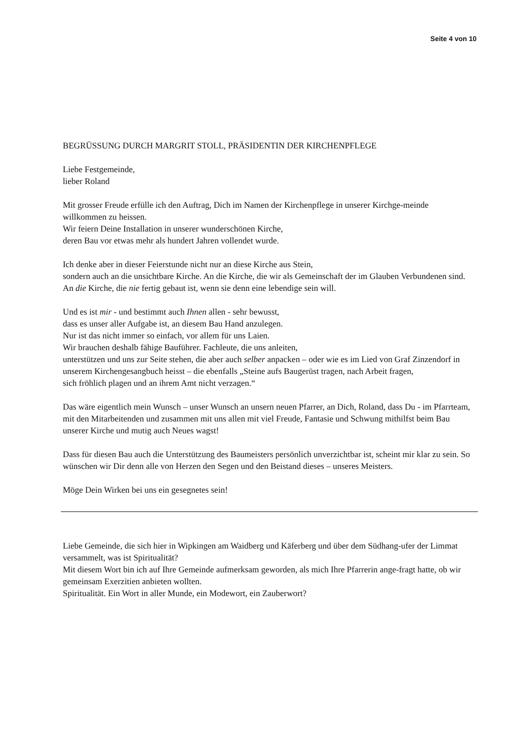Seite 4 von 10
BEGRÜSSUNG DURCH MARGRIT STOLL, PRÄSIDENTIN DER KIRCHENPFLEGE
Liebe Festgemeinde,
lieber Roland
Mit grosser Freude erfülle ich den Auftrag, Dich im Namen der Kirchenpflege in unserer Kirchge-meinde willkommen zu heissen.
Wir feiern Deine Installation in unserer wunderschönen Kirche,
deren Bau vor etwas mehr als hundert Jahren vollendet wurde.
Ich denke aber in dieser Feierstunde nicht nur an diese Kirche aus Stein,
sondern auch an die unsichtbare Kirche. An die Kirche, die wir als Gemeinschaft der im Glauben Verbundenen sind.
An die Kirche, die nie fertig gebaut ist, wenn sie denn eine lebendige sein will.
Und es ist mir - und bestimmt auch Ihnen allen - sehr bewusst,
dass es unser aller Aufgabe ist, an diesem Bau Hand anzulegen.
Nur ist das nicht immer so einfach, vor allem für uns Laien.
Wir brauchen deshalb fähige Bauführer. Fachleute, die uns anleiten,
unterstützen und uns zur Seite stehen, die aber auch selber anpacken – oder wie es im Lied von Graf Zinzendorf in unserem Kirchengesangbuch heisst – die ebenfalls „Steine aufs Baugerüst tragen, nach Arbeit fragen,
sich fröhlich plagen und an ihrem Amt nicht verzagen.“
Das wäre eigentlich mein Wunsch – unser Wunsch an unsern neuen Pfarrer, an Dich, Roland, dass Du - im Pfarrteam, mit den Mitarbeitenden und zusammen mit uns allen mit viel Freude, Fantasie und Schwung mithilfst beim Bau unserer Kirche und mutig auch Neues wagst!
Dass für diesen Bau auch die Unterstützung des Baumeisters persönlich unverzichtbar ist, scheint mir klar zu sein. So wünschen wir Dir denn alle von Herzen den Segen und den Beistand dieses – unseres Meisters.
Möge Dein Wirken bei uns ein gesegnetes sein!
Liebe Gemeinde, die sich hier in Wipkingen am Waidberg und Käferberg und über dem Südhang-ufer der Limmat versammelt, was ist Spiritualität?
Mit diesem Wort bin ich auf Ihre Gemeinde aufmerksam geworden, als mich Ihre Pfarrerin ange-fragt hatte, ob wir gemeinsam Exerzitien anbieten wollten.
Spiritualität. Ein Wort in aller Munde, ein Modewort, ein Zauberwort?